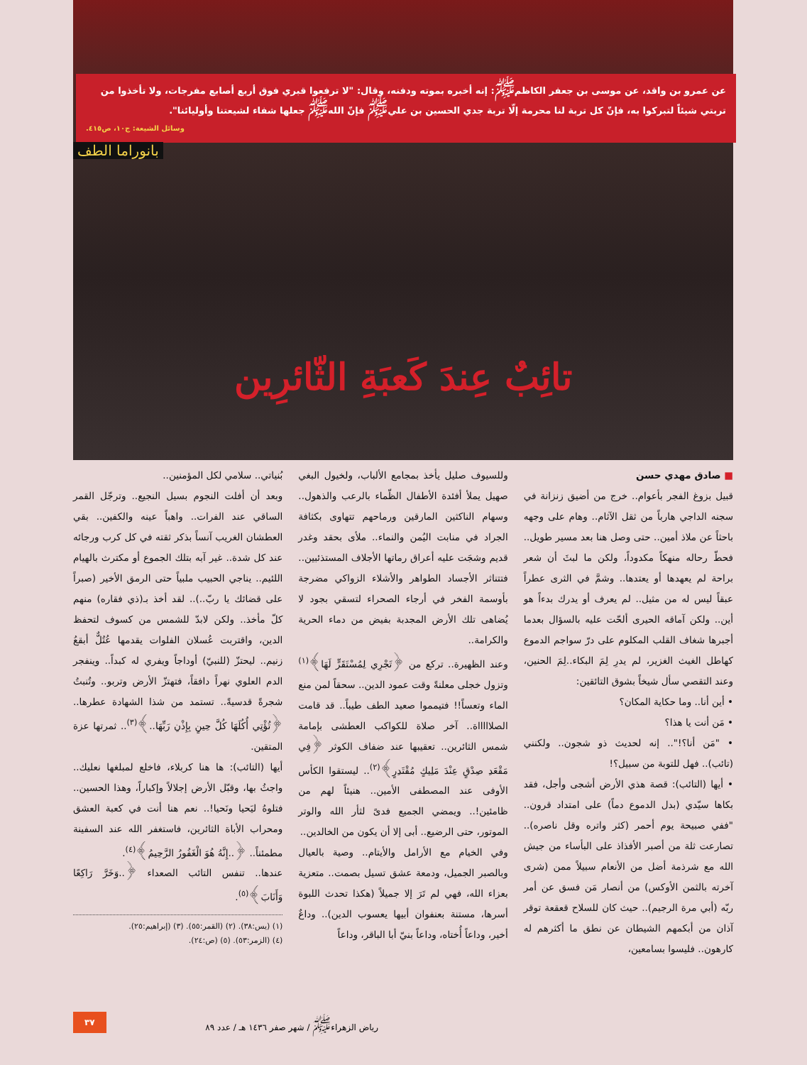عن عمرو بن واقد، عن موسى بن جعفر الكاظم<sup>ﷺ</sup>: إنه أخبره بموته ودفنه، وقال: "لا ترفعوا قبري فوق أربع أصابع مفرجات، ولا تأخذوا من تربتي شيئاً لتبركوا به، فإنّ كل تربة لنا محرمة إلّا تربة جدي الحسين بن علي<sup>ﷺ</sup> فإنّ الله<sup>ﷺ</sup> جعلها شفاء لشيعتنا وأوليائنا".
وسائل الشيعة: ج١٠، ص٤١٥.
بانوراما الطف
تائِبٌ عِندَ كَعبَةِ الثّائرِين
■ صادق مهدي حسن
قبيل بزوغ الفجر بأعوام.. خرج من أضيق زنزانة في سجنه الداجي هارباً من ثقل الآثام.. وهام على وجهه باحثاً عن ملاذ أمين.. حتى وصل هنا بعد مسير طويل.. فحطّ رحاله منهكاً مكدوداً، ولكن ما لبثَ أن شعر براحة لم يعهدها أو يعتدها.. وشمَّ في الثرى عطراً عبقاً ليس له من مثيل.. لم يعرف أو يدرك بدءاً هو أين.. ولكن آماقه الحيرى ألحّت عليه بالسؤال بعدما أجبرها شغاف القلب المكلوم على درّ سواجم الدموع كهاطل الغيث الغزير، لم يدرِ لِمَ البكاء..لِمَ الحنين، وعند التقصي سأل شيخاً بشوق التائقين:
• أين أنا.. وما حكاية المكان؟
• مَن أنت يا هذا؟
• "مَن أنا؟!".. إنه لحديث ذو شجون.. ولكنني (تائب).. فهل للتوبة من سبيل؟!
• أيها (التائب): قصة هذي الأرض أشجى وأجل، فقد بكاها سيّدي (بدل الدموع دماً) على امتداد قرون.. "ففي صبيحة يوم أحمر (كثر واتره وقل ناصره).. تصارعت ثلة من أصبر الأفذاذ على البأساء من جيش الله مع شرذمة أضل من الأنعام سبيلاً ممن (شرى آخرته بالثمن الأوكس) من أنصار مَن فسق عن أمر ربّه (أبي مرة الرجيم).. حيث كان للسلاح قعقعة توقر آذان من أبكمهم الشيطان عن نطق ما أكثرهم له كارهون.. فليسوا بسامعين،
وللسيوف صليل يأخذ بمجامع الألباب، ولخيول البغي صهيل يملأ أفئدة الأطفال الظّماء بالرعب والذهول.. وسهام الناكثين المارقين ورماحهم تتهاوى بكثافة الجراد في منابت اليُمن والنماء.. ملأى بحقد وغدر قديم وشجَت عليه أعراق رماتها الأجلاف المستذئبين.. فتتناثر الأجساد الطواهر والأشلاء الزواكي مضرجة بأوسمة الفخر في أرجاء الصحراء لتسقي بجود لا يُضاهى تلك الأرض المجدبة بفيض من دماء الحرية والكرامة..
وعند الظهيرة.. تركع من ﴿تَجْرِي لِمُسْتَقَرٍّ لَهَا﴾<sup>(١)</sup> وتزول خجلى معلنةً وقت عمود الدين.. سحقاً لمن منع الماء وتعساً!! فتيمموا صعيد الطف طيباً.. قد قامت الصلاااااة.. آخر صلاة للكواكب العطشى بإمامة شمس الثائرين.. تعقيبها عند ضفاف الكوثر ﴿فِي مَقْعَدِ صِدْقٍ عِنْدَ مَلِيكٍ مُقْتَدِرٍ﴾<sup>(٢)</sup>.. ليستقوا الكأس الأوفى عند المصطفى الأمين.. هنيئاً لهم من ظامئين!.. ويمضي الجميع فدىً لثأر الله والوتر الموتور، حتى الرضيع.. أبى إلا أن يكون من الخالدين..
وفي الخيام مع الأرامل والأيتام.. وصية بالعيال وبالصبر الجميل، ودمعة عشق تسيل بصمت.. متعزية بعزاء الله، فهي لم تَرَ إلا جميلاً (هكذا تحدث اللبوة أسرها، مستنة بعنفوان أبيها يعسوب الدين).. وداعٌ أخير، وداعاً أُختاه، وداعاً بنيّ أبا الباقر، وداعاً
بُنياتي.. سلامي لكل المؤمنين..
وبعد أن أفلت النجوم بسيل النجيع.. وترجّل القمر الساقي عند الفرات.. واهباً عينه والكفين.. بقي العطشان الغريب آنساً بذكر ثقته في كل كرب ورجائه عند كل شدة.. غير آبه بتلك الجموع أو مكترث بالهيام اللئيم.. يناجي الحبيب ملبياً حتى الرمق الأخير (صبراً على قضائك يا ربّ..).. لقد أخذ بـ(ذي فقاره) منهم كلّ مأخذ.. ولكن لابدّ للشمس من كسوف لتحفظ الدين، واقتربت عُسلان الفلوات يقدمها عُتُلٌّ أبقعُ زنيم.. ليحتزّ (للنبيّ) أوداجاً ويفري له كبداً.. وينفجر الدم العلوي نهراً دافقاً، فتهتزّ الأرض وتربو.. وتُنبتُ شجرةً قدسيةً.. تستمد من شذا الشهادة عطرها.. ﴿تُؤْتِي أُكُلَهَا كُلَّ حِينٍ بِإِذْنِ رَبِّهَا..﴾<sup>(٣)</sup>.. ثمرتها عزة المتقين.
أيها (التائب): ها هنا كربلاء، فاخلع لمبلغها نعليك.. واجثُ بها، وقبّل الأرض إجلالاً وإكباراً، وهذا الحسين.. فتلوهُ ليَحيا ونَحيا!.. نعم هنا أنت في كعبة العشق ومحراب الأباة الثائرين، فاستغفر الله عند السفينة مطمئناً.. ﴿..إِنَّهُ هُوَ الْغَفُورُ الرَّحِيمُ﴾<sup>(٤)</sup>.
عندها.. تنفس التائب الصعداء ﴿..وَخَرَّ رَاكِعًا وَأَنَابَ﴾<sup>(٥)</sup>.
(١) (يس:٣٨). (٢) (القمر:٥٥). (٣) (إبراهيم:٢٥).
(٤) (الزمر:٥٣). (٥) (ص:٢٤).
رياض الزهراء<sup>ﷺ</sup> / شهر صفر ١٤٣٦ هـ / عدد ٨٩ ٣٧